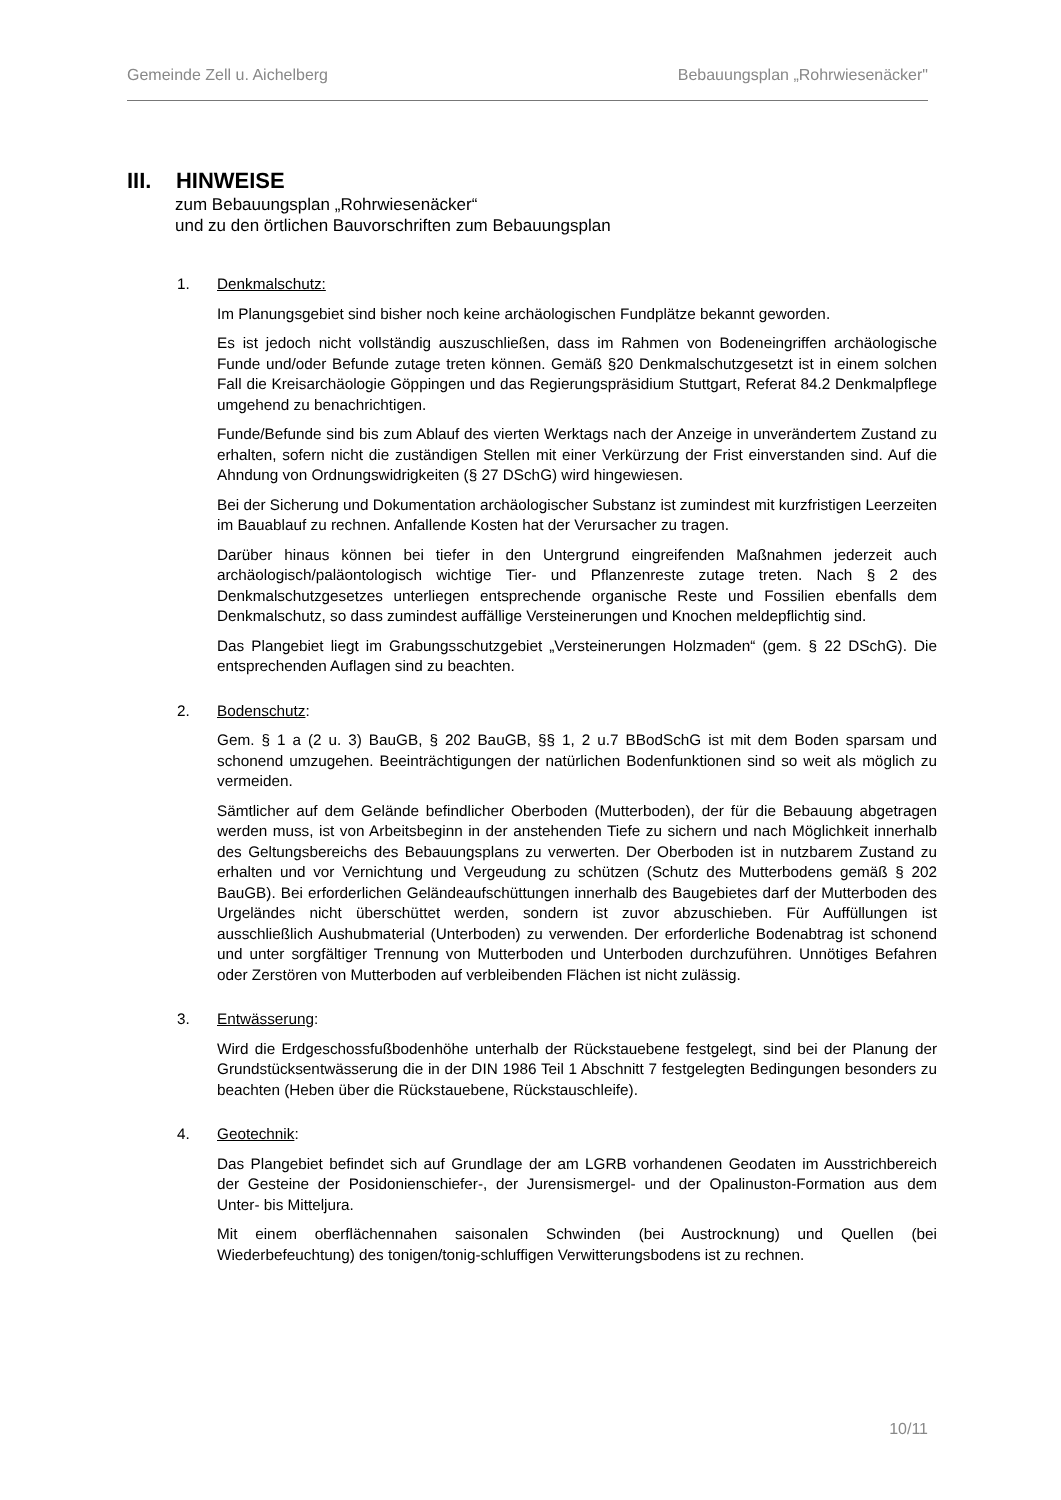Gemeinde Zell u. Aichelberg Bebauungsplan „Rohrwiesenäcker"
III. HINWEISE
zum Bebauungsplan „Rohrwiesenäcker“
und zu den örtlichen Bauvorschriften zum Bebauungsplan
1. Denkmalschutz:
Im Planungsgebiet sind bisher noch keine archäologischen Fundplätze bekannt geworden.
Es ist jedoch nicht vollständig auszuschließen, dass im Rahmen von Bodeneingriffen archäologische Funde und/oder Befunde zutage treten können. Gemäß §20 Denkmalschutzgesetzt ist in einem solchen Fall die Kreisarchäologie Göppingen und das Regierungspräsidium Stuttgart, Referat 84.2 Denkmalpflege umgehend zu benachrichtigen.
Funde/Befunde sind bis zum Ablauf des vierten Werktags nach der Anzeige in unverändertem Zustand zu erhalten, sofern nicht die zuständigen Stellen mit einer Verkürzung der Frist einverstanden sind. Auf die Ahndung von Ordnungswidrigkeiten (§ 27 DSchG) wird hingewiesen.
Bei der Sicherung und Dokumentation archäologischer Substanz ist zumindest mit kurzfristigen Leerzeiten im Bauablauf zu rechnen. Anfallende Kosten hat der Verursacher zu tragen.
Darüber hinaus können bei tiefer in den Untergrund eingreifenden Maßnahmen jederzeit auch archäologisch/paläontologisch wichtige Tier- und Pflanzenreste zutage treten. Nach § 2 des Denkmalschutzgesetzes unterliegen entsprechende organische Reste und Fossilien ebenfalls dem Denkmalschutz, so dass zumindest auffällige Versteinerungen und Knochen meldepflichtig sind.
Das Plangebiet liegt im Grabungsschutzgebiet „Versteinerungen Holzmaden“ (gem. § 22 DSchG). Die entsprechenden Auflagen sind zu beachten.
2. Bodenschutz:
Gem. § 1 a (2 u. 3) BauGB, § 202 BauGB, §§ 1, 2 u.7 BBodSchG ist mit dem Boden sparsam und schonend umzugehen. Beeinträchtigungen der natürlichen Bodenfunktionen sind so weit als möglich zu vermeiden.
Sämtlicher auf dem Gelände befindlicher Oberboden (Mutterboden), der für die Bebauung abgetragen werden muss, ist von Arbeitsbeginn in der anstehenden Tiefe zu sichern und nach Möglichkeit innerhalb des Geltungsbereichs des Bebauungsplans zu verwerten. Der Oberboden ist in nutzbarem Zustand zu erhalten und vor Vernichtung und Vergeudung zu schützen (Schutz des Mutterbodens gemäß § 202 BauGB). Bei erforderlichen Geländeaufschüttungen innerhalb des Baugebietes darf der Mutterboden des Urgeländes nicht überschüttet werden, sondern ist zuvor abzuschieben. Für Auffüllungen ist ausschließlich Aushubmaterial (Unterboden) zu verwenden. Der erforderliche Bodenabtrag ist schonend und unter sorgfältiger Trennung von Mutterboden und Unterboden durchzuführen. Unnötiges Befahren oder Zerstören von Mutterboden auf verbleibenden Flächen ist nicht zulässig.
3. Entwässerung:
Wird die Erdgeschossfußbodenhöhe unterhalb der Rückstauebene festgelegt, sind bei der Planung der Grundstücksentwässerung die in der DIN 1986 Teil 1 Abschnitt 7 festgelegten Bedingungen besonders zu beachten (Heben über die Rückstauebene, Rückstauschleife).
4. Geotechnik:
Das Plangebiet befindet sich auf Grundlage der am LGRB vorhandenen Geodaten im Ausstrichbereich der Gesteine der Posidonienschiefer-, der Jurensismergel- und der Opalinuston-Formation aus dem Unter- bis Mitteljura.
Mit einem oberflächennahen saisonalen Schwinden (bei Austrocknung) und Quellen (bei Wiederbefeuchtung) des tonigen/tonig-schluffigen Verwitterungsbodens ist zu rechnen.
10/11